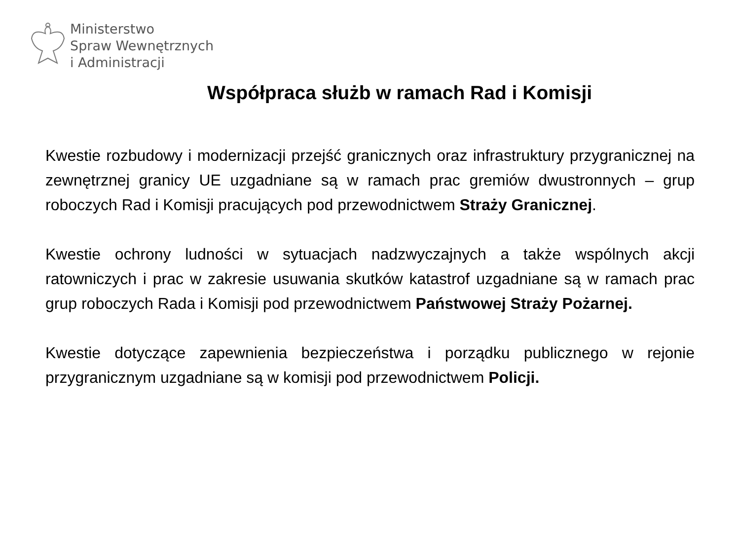Ministerstwo
Spraw Wewnętrznych
i Administracji
Współpraca służb w ramach Rad i Komisji
Kwestie rozbudowy i modernizacji przejść granicznych oraz infrastruktury przygranicznej na zewnętrznej granicy UE uzgadniane są w ramach prac gremiów dwustronnych – grup roboczych Rad i Komisji pracujących pod przewodnictwem Straży Granicznej.
Kwestie ochrony ludności w sytuacjach nadzwyczajnych a także wspólnych akcji ratowniczych i prac w zakresie usuwania skutków katastrof uzgadniane są w ramach prac grup roboczych Rada i Komisji pod przewodnictwem Państwowej Straży Pożarnej.
Kwestie dotyczące zapewnienia bezpieczeństwa i porządku publicznego w rejonie przygranicznym uzgadniane są w komisji pod przewodnictwem Policji.